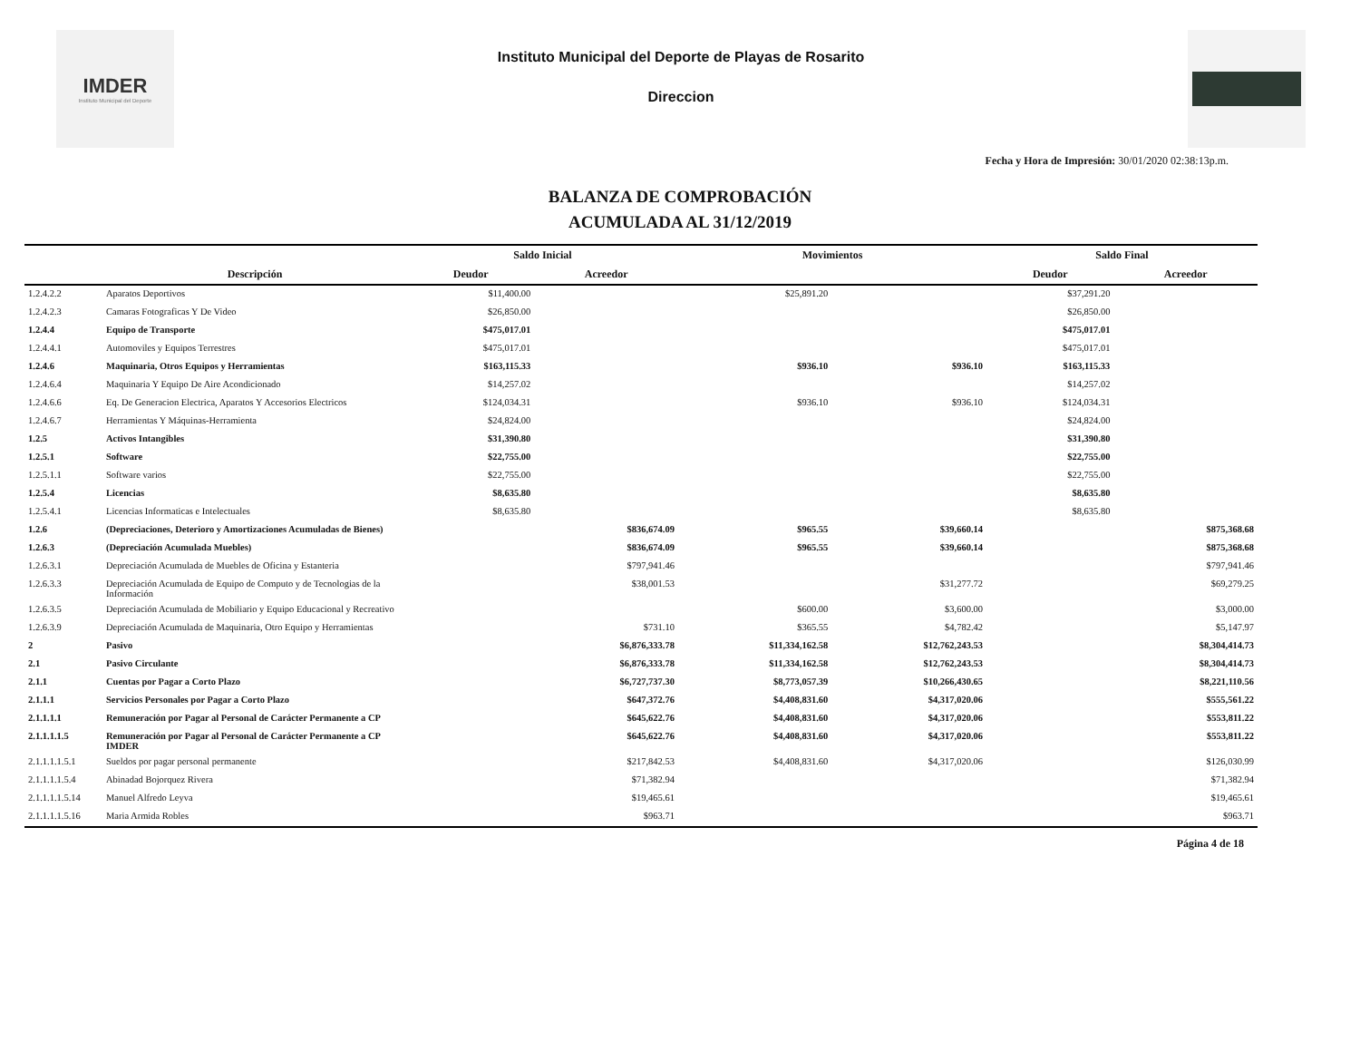IMDER
Instituto Municipal del Deporte
Instituto Municipal del Deporte de Playas de Rosarito
Direccion
Fecha y Hora de Impresión: 30/01/2020 02:38:13p.m.
BALANZA DE COMPROBACIÓN
ACUMULADA AL 31/12/2019
| | | Saldo Inicial | | Movimientos | | Saldo Final | |
| --- | --- | --- | --- | --- | --- | --- | --- |
| | Descripción | Deudor | Acreedor | | | Deudor | Acreedor |
| 1.2.4.2.2 | Aparatos Deportivos | $11,400.00 | | $25,891.20 | | $37,291.20 | |
| 1.2.4.2.3 | Camaras Fotograficas Y De Video | $26,850.00 | | | | $26,850.00 | |
| 1.2.4.4 | Equipo de Transporte | $475,017.01 | | | | $475,017.01 | |
| 1.2.4.4.1 | Automoviles y Equipos Terrestres | $475,017.01 | | | | $475,017.01 | |
| 1.2.4.6 | Maquinaria, Otros Equipos y Herramientas | $163,115.33 | | $936.10 | $936.10 | $163,115.33 | |
| 1.2.4.6.4 | Maquinaria Y Equipo De Aire Acondicionado | $14,257.02 | | | | $14,257.02 | |
| 1.2.4.6.6 | Eq. De Generacion Electrica, Aparatos Y Accesorios Electricos | $124,034.31 | | $936.10 | $936.10 | $124,034.31 | |
| 1.2.4.6.7 | Herramientas Y Máquinas-Herramienta | $24,824.00 | | | | $24,824.00 | |
| 1.2.5 | Activos Intangibles | $31,390.80 | | | | $31,390.80 | |
| 1.2.5.1 | Software | $22,755.00 | | | | $22,755.00 | |
| 1.2.5.1.1 | Software varios | $22,755.00 | | | | $22,755.00 | |
| 1.2.5.4 | Licencias | $8,635.80 | | | | $8,635.80 | |
| 1.2.5.4.1 | Licencias Informaticas e Intelectuales | $8,635.80 | | | | $8,635.80 | |
| 1.2.6 | (Depreciaciones, Deterioro y Amortizaciones Acumuladas de Bienes) | | $836,674.09 | $965.55 | $39,660.14 | | $875,368.68 |
| 1.2.6.3 | (Depreciación Acumulada Muebles) | | $836,674.09 | $965.55 | $39,660.14 | | $875,368.68 |
| 1.2.6.3.1 | Depreciación Acumulada de Muebles de Oficina y Estanteria | | $797,941.46 | | | | $797,941.46 |
| 1.2.6.3.3 | Depreciación Acumulada de Equipo de Computo y de Tecnologias de la Información | | $38,001.53 | | $31,277.72 | | $69,279.25 |
| 1.2.6.3.5 | Depreciación Acumulada de Mobiliario y Equipo Educacional y Recreativo | | | $600.00 | $3,600.00 | | $3,000.00 |
| 1.2.6.3.9 | Depreciación Acumulada de Maquinaria, Otro Equipo y Herramientas | | $731.10 | $365.55 | $4,782.42 | | $5,147.97 |
| 2 | Pasivo | | $6,876,333.78 | $11,334,162.58 | $12,762,243.53 | | $8,304,414.73 |
| 2.1 | Pasivo Circulante | | $6,876,333.78 | $11,334,162.58 | $12,762,243.53 | | $8,304,414.73 |
| 2.1.1 | Cuentas por Pagar a Corto Plazo | | $6,727,737.30 | $8,773,057.39 | $10,266,430.65 | | $8,221,110.56 |
| 2.1.1.1 | Servicios Personales por Pagar a Corto Plazo | | $647,372.76 | $4,408,831.60 | $4,317,020.06 | | $555,561.22 |
| 2.1.1.1.1 | Remuneración por Pagar al Personal de Carácter Permanente a CP | | $645,622.76 | $4,408,831.60 | $4,317,020.06 | | $553,811.22 |
| 2.1.1.1.1.5 | Remuneración por Pagar al Personal de Carácter Permanente a CP IMDER | | $645,622.76 | $4,408,831.60 | $4,317,020.06 | | $553,811.22 |
| 2.1.1.1.1.5.1 | Sueldos por pagar personal permanente | | $217,842.53 | $4,408,831.60 | $4,317,020.06 | | $126,030.99 |
| 2.1.1.1.1.5.4 | Abinadad Bojorquez Rivera | | $71,382.94 | | | | $71,382.94 |
| 2.1.1.1.1.5.14 | Manuel Alfredo Leyva | | $19,465.61 | | | | $19,465.61 |
| 2.1.1.1.1.5.16 | Maria Armida Robles | | $963.71 | | | | $963.71 |
Página 4 de 18